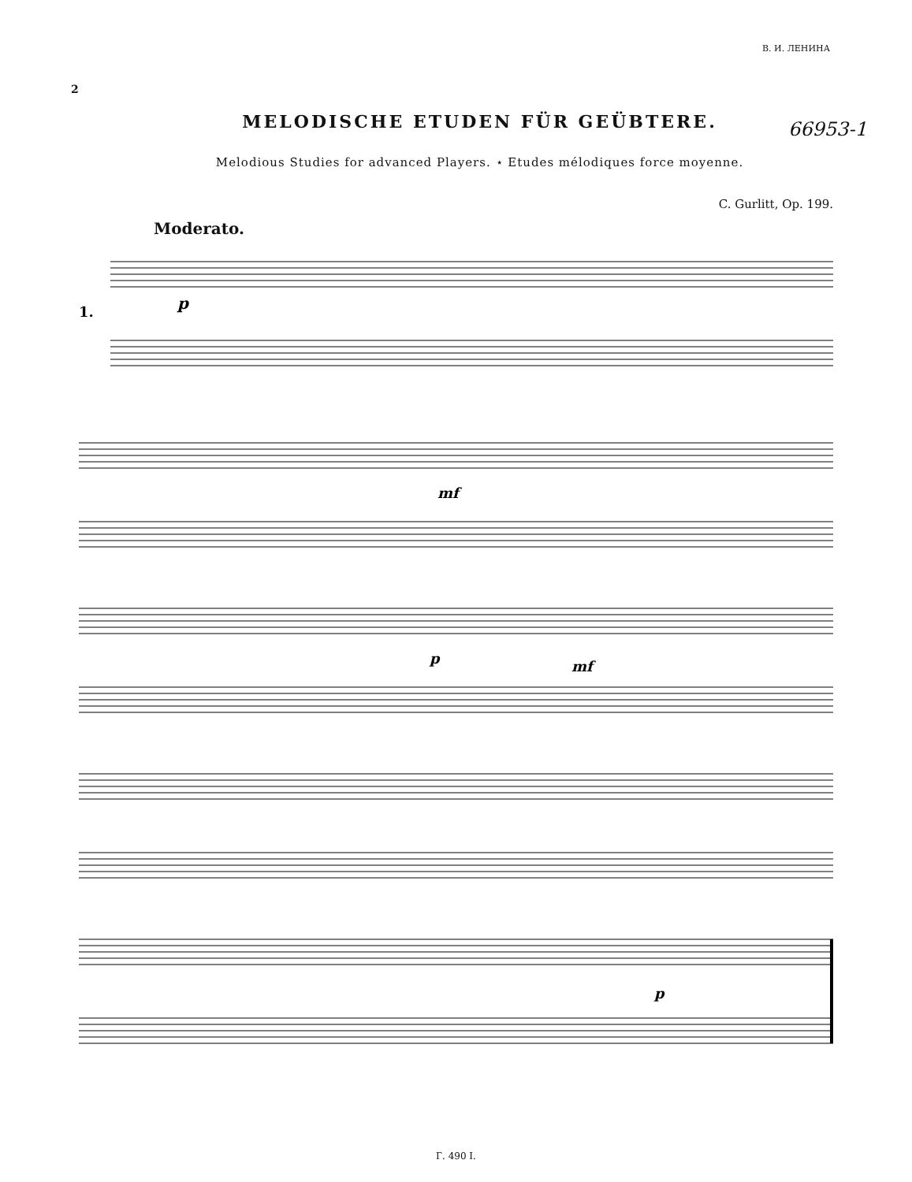В. И. ЛЕНИНА
66953-1
2
MELODISCHE ETUDEN FÜR GEÜBTERE.
Melodious Studies for advanced Players. ⋆ Etudes mélodiques force moyenne.
C. Gurlitt, Op. 199.
Moderato.
1.
p
mf
p
mf
p
Г. 490 I.